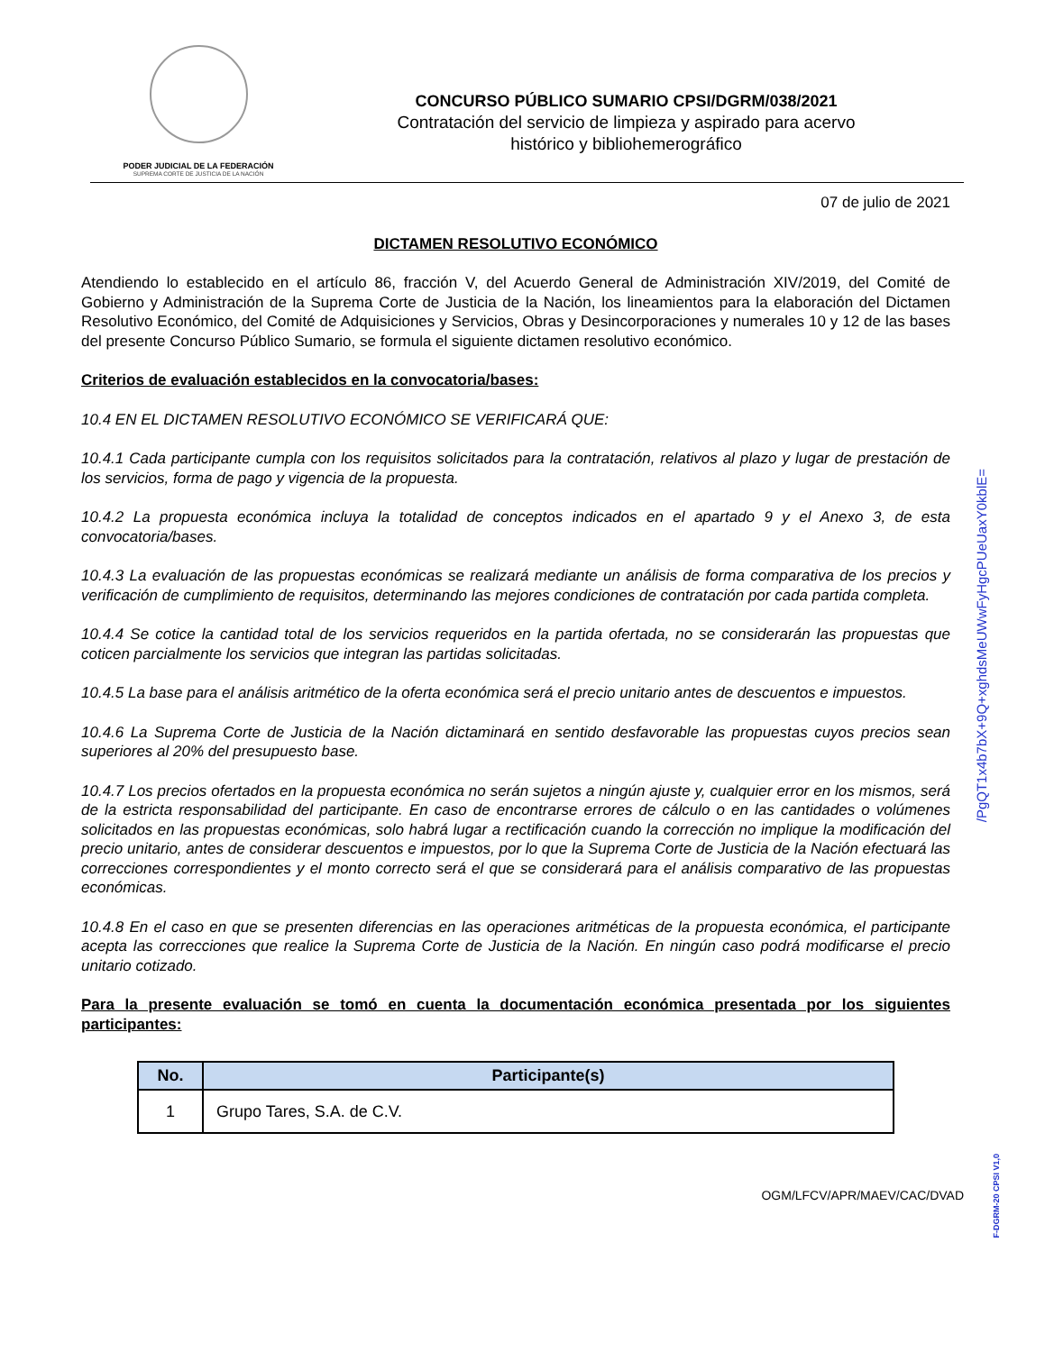PODER JUDICIAL DE LA FEDERACIÓN
SUPREMA CORTE DE JUSTICIA DE LA NACIÓN
CONCURSO PÚBLICO SUMARIO CPSI/DGRM/038/2021
Contratación del servicio de limpieza y aspirado para acervo
histórico y bibliohemerográfico
07 de julio de 2021
DICTAMEN RESOLUTIVO ECONÓMICO
Atendiendo lo establecido en el artículo 86, fracción V, del Acuerdo General de Administración XIV/2019, del Comité de Gobierno y Administración de la Suprema Corte de Justicia de la Nación, los lineamientos para la elaboración del Dictamen Resolutivo Económico, del Comité de Adquisiciones y Servicios, Obras y Desincorporaciones y numerales 10 y 12 de las bases del presente Concurso Público Sumario, se formula el siguiente dictamen resolutivo económico.
Criterios de evaluación establecidos en la convocatoria/bases:
10.4 EN EL DICTAMEN RESOLUTIVO ECONÓMICO SE VERIFICARÁ QUE:
10.4.1 Cada participante cumpla con los requisitos solicitados para la contratación, relativos al plazo y lugar de prestación de los servicios, forma de pago y vigencia de la propuesta.
10.4.2 La propuesta económica incluya la totalidad de conceptos indicados en el apartado 9 y el Anexo 3, de esta convocatoria/bases.
10.4.3 La evaluación de las propuestas económicas se realizará mediante un análisis de forma comparativa de los precios y verificación de cumplimiento de requisitos, determinando las mejores condiciones de contratación por cada partida completa.
10.4.4 Se cotice la cantidad total de los servicios requeridos en la partida ofertada, no se considerarán las propuestas que coticen parcialmente los servicios que integran las partidas solicitadas.
10.4.5 La base para el análisis aritmético de la oferta económica será el precio unitario antes de descuentos e impuestos.
10.4.6 La Suprema Corte de Justicia de la Nación dictaminará en sentido desfavorable las propuestas cuyos precios sean superiores al 20% del presupuesto base.
10.4.7 Los precios ofertados en la propuesta económica no serán sujetos a ningún ajuste y, cualquier error en los mismos, será de la estricta responsabilidad del participante. En caso de encontrarse errores de cálculo o en las cantidades o volúmenes solicitados en las propuestas económicas, solo habrá lugar a rectificación cuando la corrección no implique la modificación del precio unitario, antes de considerar descuentos e impuestos, por lo que la Suprema Corte de Justicia de la Nación efectuará las correcciones correspondientes y el monto correcto será el que se considerará para el análisis comparativo de las propuestas económicas.
10.4.8 En el caso en que se presenten diferencias en las operaciones aritméticas de la propuesta económica, el participante acepta las correcciones que realice la Suprema Corte de Justicia de la Nación. En ningún caso podrá modificarse el precio unitario cotizado.
Para la presente evaluación se tomó en cuenta la documentación económica presentada por los siguientes participantes:
| No. | Participante(s) |
| --- | --- |
| 1 | Grupo Tares, S.A. de C.V. |
OGM/LFCV/APR/MAEV/CAC/DVAD
/PgQT1x4b7bX+9Q+xghdsMeUWwFyHgcPUeUaxY0kblE=
F-DGRM-20 CPSI V1,0